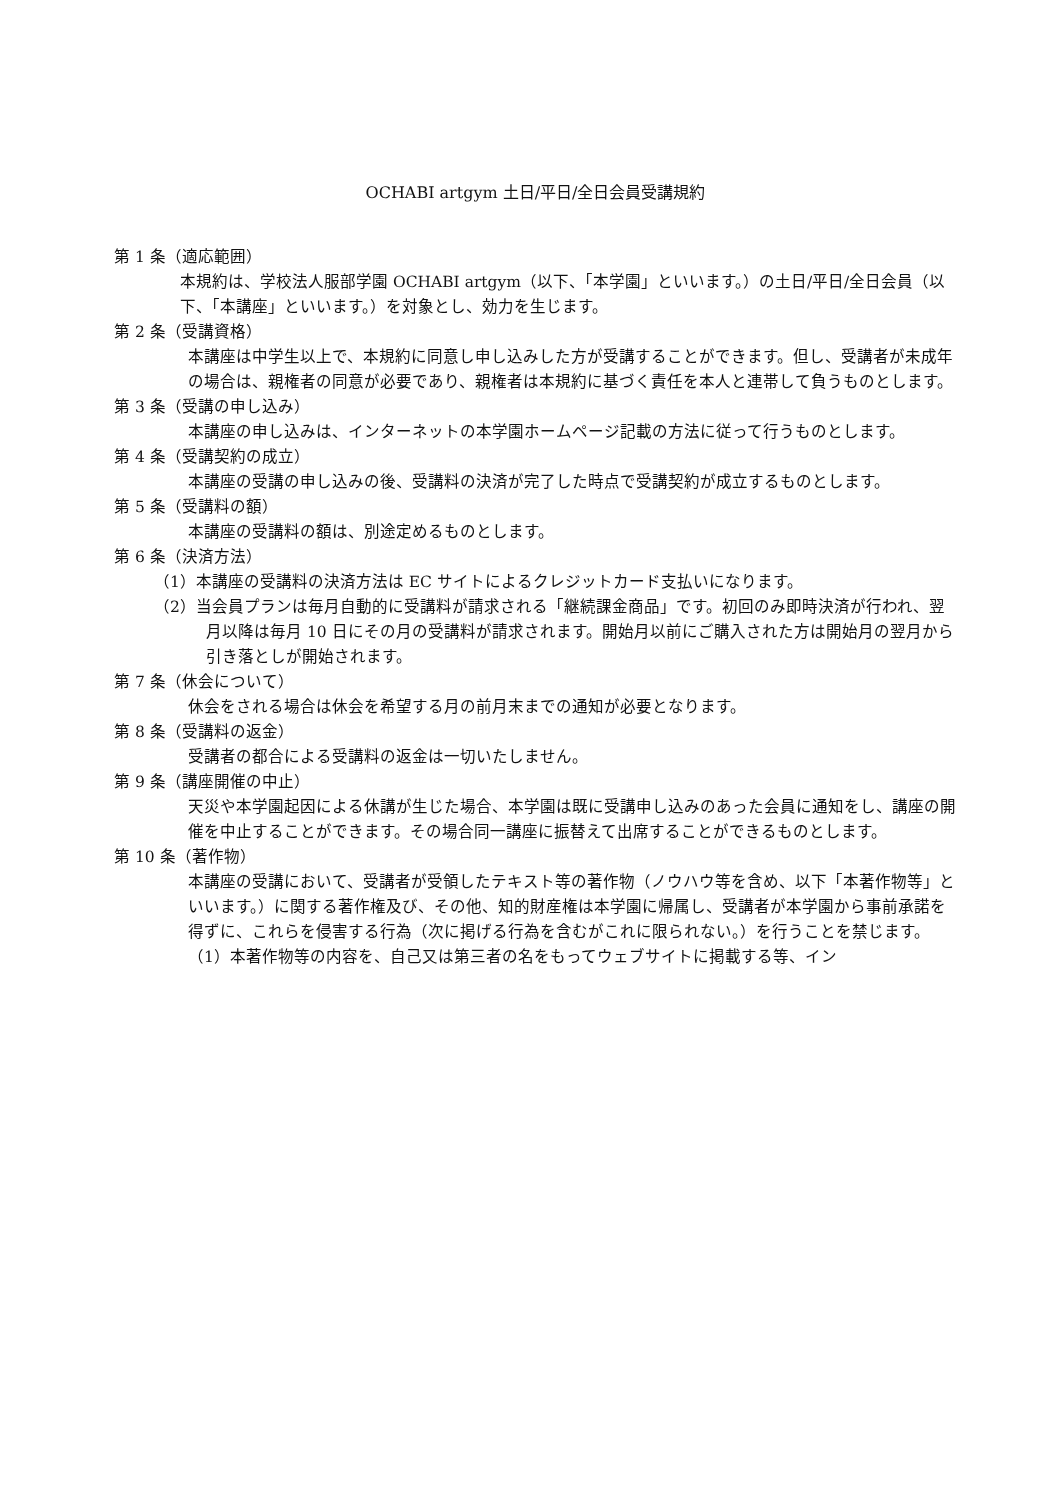OCHABI artgym 土日/平日/全日会員受講規約
第 1 条（適応範囲）
本規約は、学校法人服部学園 OCHABI artgym（以下、「本学園」といいます。）の土日/平日/全日会員（以下、「本講座」といいます。）を対象とし、効力を生じます。
第 2 条（受講資格）
本講座は中学生以上で、本規約に同意し申し込みした方が受講することができます。但し、受講者が未成年の場合は、親権者の同意が必要であり、親権者は本規約に基づく責任を本人と連帯して負うものとします。
第 3 条（受講の申し込み）
本講座の申し込みは、インターネットの本学園ホームページ記載の方法に従って行うものとします。
第 4 条（受講契約の成立）
本講座の受講の申し込みの後、受講料の決済が完了した時点で受講契約が成立するものとします。
第 5 条（受講料の額）
本講座の受講料の額は、別途定めるものとします。
第 6 条（決済方法）
（1）本講座の受講料の決済方法は EC サイトによるクレジットカード支払いになります。
（2）当会員プランは毎月自動的に受講料が請求される「継続課金商品」です。初回のみ即時決済が行われ、翌月以降は毎月 10 日にその月の受講料が請求されます。開始月以前にご購入された方は開始月の翌月から引き落としが開始されます。
第 7 条（休会について）
休会をされる場合は休会を希望する月の前月末までの通知が必要となります。
第 8 条（受講料の返金）
受講者の都合による受講料の返金は一切いたしません。
第 9 条（講座開催の中止）
天災や本学園起因による休講が生じた場合、本学園は既に受講申し込みのあった会員に通知をし、講座の開催を中止することができます。その場合同一講座に振替えて出席することができるものとします。
第 10 条（著作物）
本講座の受講において、受講者が受領したテキスト等の著作物（ノウハウ等を含め、以下「本著作物等」といいます。）に関する著作権及び、その他、知的財産権は本学園に帰属し、受講者が本学園から事前承諾を得ずに、これらを侵害する行為（次に掲げる行為を含むがこれに限られない。）を行うことを禁じます。
（1）本著作物等の内容を、自己又は第三者の名をもってウェブサイトに掲載する等、イン